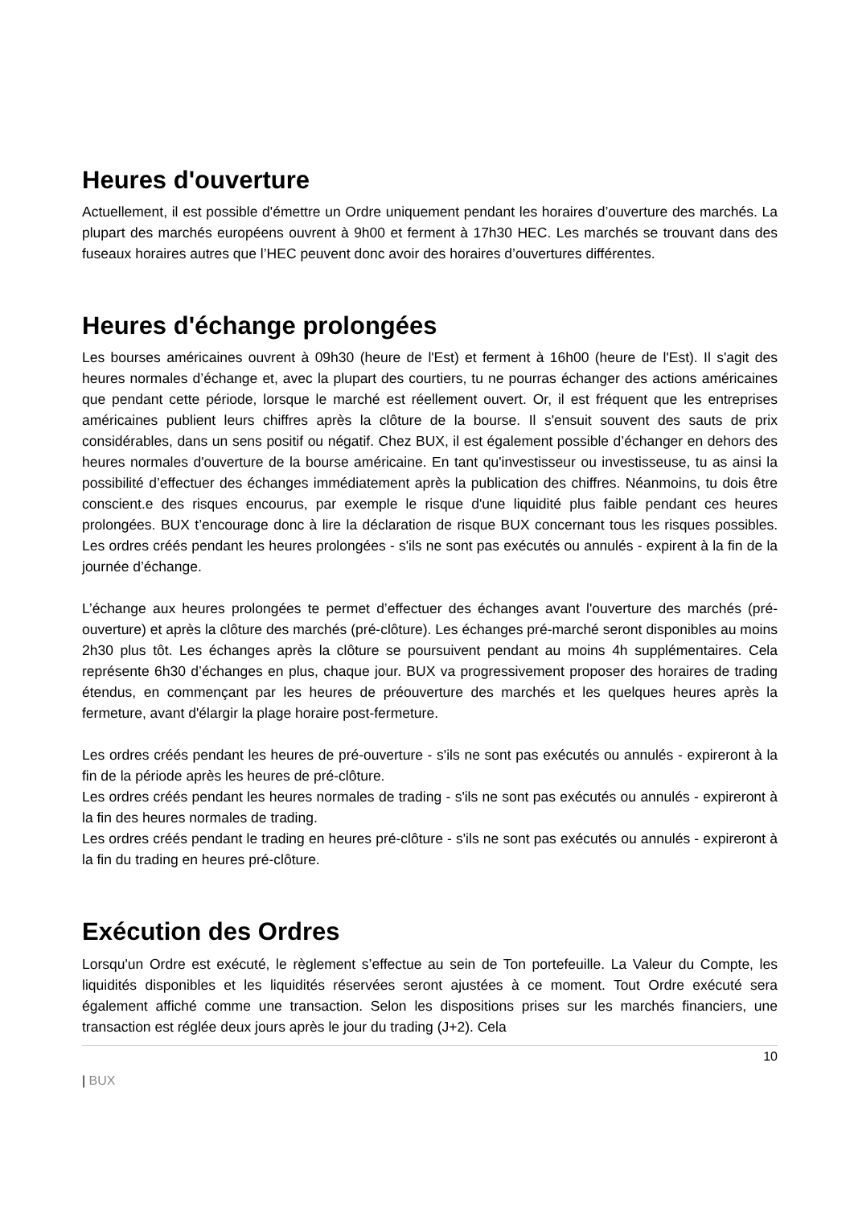Heures d'ouverture
Actuellement, il est possible d'émettre un Ordre uniquement pendant les horaires d’ouverture des marchés. La plupart des marchés européens ouvrent à 9h00 et ferment à 17h30 HEC. Les marchés se trouvant dans des fuseaux horaires autres que l’HEC peuvent donc avoir des horaires d’ouvertures différentes.
Heures d'échange prolongées
Les bourses américaines ouvrent à 09h30 (heure de l'Est) et ferment à 16h00 (heure de l'Est). Il s'agit des heures normales d’échange et, avec la plupart des courtiers, tu ne pourras échanger des actions américaines que pendant cette période, lorsque le marché est réellement ouvert. Or, il est fréquent que les entreprises américaines publient leurs chiffres après la clôture de la bourse. Il s'ensuit souvent des sauts de prix considérables, dans un sens positif ou négatif. Chez BUX, il est également possible d’échanger en dehors des heures normales d'ouverture de la bourse américaine. En tant qu'investisseur ou investisseuse, tu as ainsi la possibilité d’effectuer des échanges immédiatement après la publication des chiffres. Néanmoins, tu dois être conscient.e des risques encourus, par exemple le risque d'une liquidité plus faible pendant ces heures prolongées. BUX t’encourage donc à lire la déclaration de risque BUX concernant tous les risques possibles. Les ordres créés pendant les heures prolongées - s'ils ne sont pas exécutés ou annulés - expirent à la fin de la journée d’échange.
L’échange aux heures prolongées te permet d’effectuer des échanges avant l'ouverture des marchés (pré-ouverture) et après la clôture des marchés (pré-clôture). Les échanges pré-marché seront disponibles au moins 2h30 plus tôt. Les échanges après la clôture se poursuivent pendant au moins 4h supplémentaires. Cela représente 6h30 d’échanges en plus, chaque jour. BUX va progressivement proposer des horaires de trading étendus, en commençant par les heures de préouverture des marchés et les quelques heures après la fermeture, avant d'élargir la plage horaire post-fermeture.
Les ordres créés pendant les heures de pré-ouverture - s'ils ne sont pas exécutés ou annulés - expireront à la fin de la période après les heures de pré-clôture.
Les ordres créés pendant les heures normales de trading - s'ils ne sont pas exécutés ou annulés - expireront à la fin des heures normales de trading.
Les ordres créés pendant le trading en heures pré-clôture - s'ils ne sont pas exécutés ou annulés - expireront à la fin du trading en heures pré-clôture.
Exécution des Ordres
Lorsqu'un Ordre est exécuté, le règlement s’effectue au sein de Ton portefeuille. La Valeur du Compte, les liquidités disponibles et les liquidités réservées seront ajustées à ce moment. Tout Ordre exécuté sera également affiché comme une transaction. Selon les dispositions prises sur les marchés financiers, une transaction est réglée deux jours après le jour du trading (J+2). Cela
10
| BUX